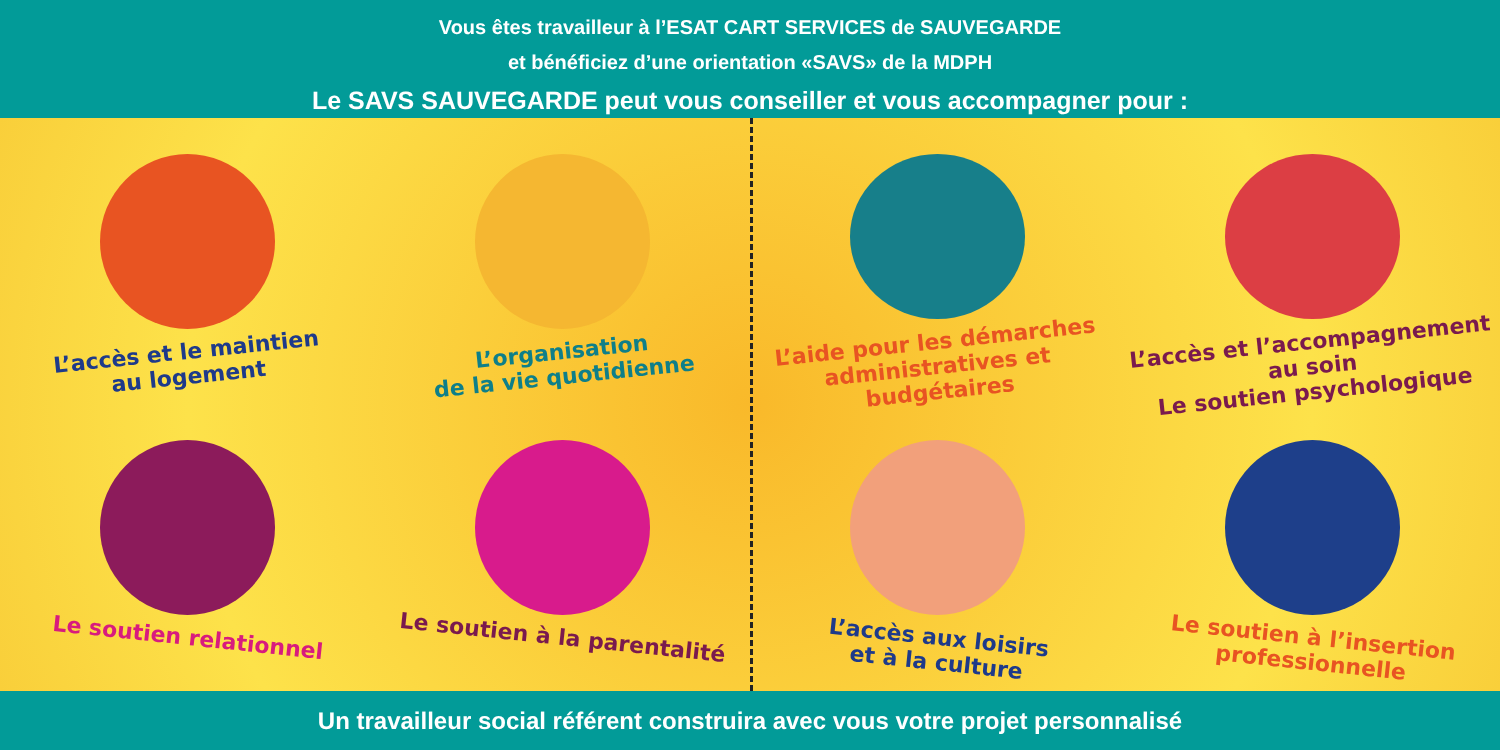Vous êtes travailleur à l’ESAT CART SERVICES de SAUVEGARDE
et bénéficiez d’une orientation «SAVS» de la MDPH
Le SAVS SAUVEGARDE peut vous conseiller et vous accompagner pour :
L’accès et le maintien
au logement
L’organisation
de la vie quotidienne
L’aide pour les démarches
administratives et budgétaires
L’accès et l’accompagnement
au soin
Le soutien psychologique
Le soutien relationnel
Le soutien à la parentalité
L’accès aux loisirs
et à la culture
Le soutien à l’insertion
professionnelle
Un travailleur social référent construira avec vous votre projet personnalisé